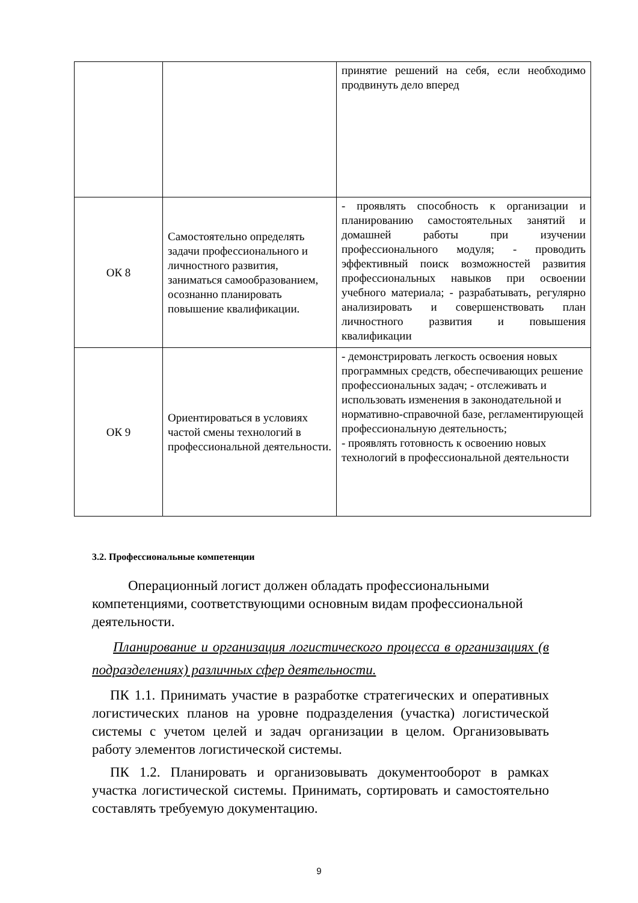| | | принятие решений на себя, если необходимо продвинуть дело вперед |
| ОК 8 | Самостоятельно определять задачи профессионального и личностного развития, заниматься самообразованием, осознанно планировать повышение квалификации. | - проявлять способность к организации и планированию самостоятельных занятий и домашней работы при изучении профессионального модуля; - проводить эффективный поиск возможностей развития профессиональных навыков при освоении учебного материала; - разрабатывать, регулярно анализировать и совершенствовать план личностного развития и повышения квалификации |
| ОК 9 | Ориентироваться в условиях частой смены технологий в профессиональной деятельности. | - демонстрировать легкость освоения новых программных средств, обеспечивающих решение профессиональных задач; - отслеживать и использовать изменения в законодательной и нормативно-справочной базе, регламентирующей профессиональную деятельность; - проявлять готовность к освоению новых технологий в профессиональной деятельности |
3.2. Профессиональные компетенции
Операционный логист должен обладать профессиональными компетенциями, соответствующими основным видам профессиональной деятельности.
Планирование и организация логистического процесса в организациях (в подразделениях) различных сфер деятельности.
ПК 1.1. Принимать участие в разработке стратегических и оперативных логистических планов на уровне подразделения (участка) логистической системы с учетом целей и задач организации в целом. Организовывать работу элементов логистической системы.
ПК 1.2. Планировать и организовывать документооборот в рамках участка логистической системы. Принимать, сортировать и самостоятельно составлять требуемую документацию.
9